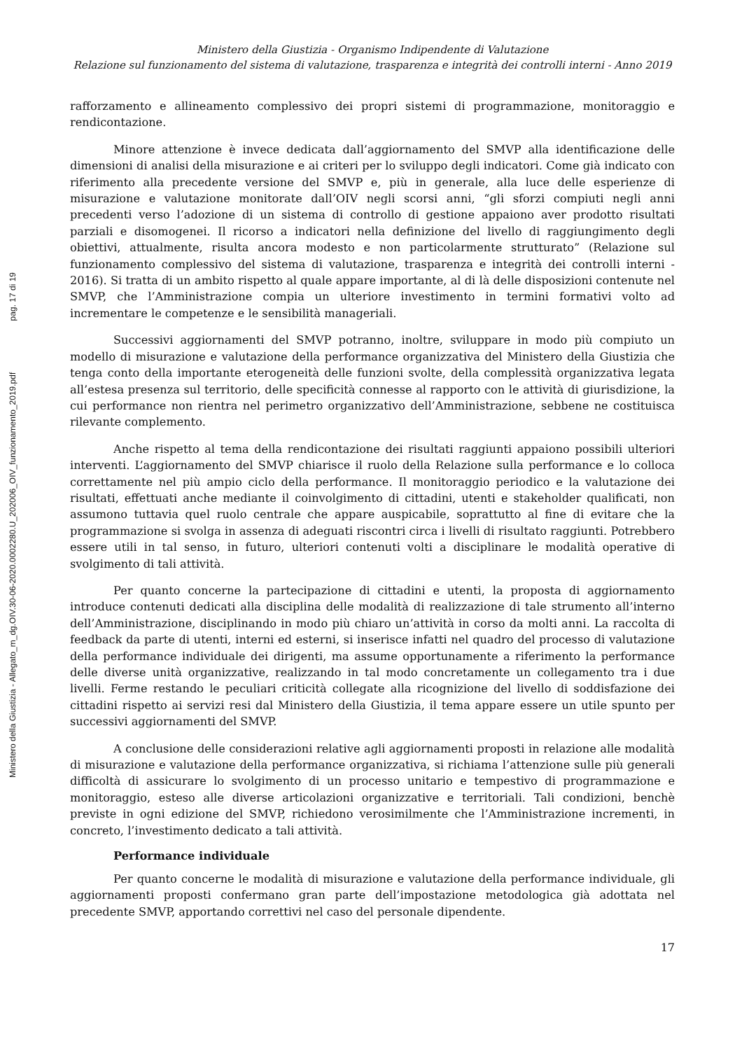Ministero della Giustizia - Allegato_m_dg.OIV.30-06-2020.0002280.U_202006_OIV_funzionamento_2019.pdf pag. 17 di 19
Ministero della Giustizia - Organismo Indipendente di Valutazione
Relazione sul funzionamento del sistema di valutazione, trasparenza e integrità dei controlli interni - Anno 2019
rafforzamento e allineamento complessivo dei propri sistemi di programmazione, monitoraggio e rendicontazione.
Minore attenzione è invece dedicata dall’aggiornamento del SMVP alla identificazione delle dimensioni di analisi della misurazione e ai criteri per lo sviluppo degli indicatori. Come già indicato con riferimento alla precedente versione del SMVP e, più in generale, alla luce delle esperienze di misurazione e valutazione monitorate dall’OIV negli scorsi anni, “gli sforzi compiuti negli anni precedenti verso l’adozione di un sistema di controllo di gestione appaiono aver prodotto risultati parziali e disomogenei. Il ricorso a indicatori nella definizione del livello di raggiungimento degli obiettivi, attualmente, risulta ancora modesto e non particolarmente strutturato” (Relazione sul funzionamento complessivo del sistema di valutazione, trasparenza e integrità dei controlli interni - 2016). Si tratta di un ambito rispetto al quale appare importante, al di là delle disposizioni contenute nel SMVP, che l’Amministrazione compia un ulteriore investimento in termini formativi volto ad incrementare le competenze e le sensibilità manageriali.
Successivi aggiornamenti del SMVP potranno, inoltre, sviluppare in modo più compiuto un modello di misurazione e valutazione della performance organizzativa del Ministero della Giustizia che tenga conto della importante eterogeneità delle funzioni svolte, della complessità organizzativa legata all’estesa presenza sul territorio, delle specificità connesse al rapporto con le attività di giurisdizione, la cui performance non rientra nel perimetro organizzativo dell’Amministrazione, sebbene ne costituisca rilevante complemento.
Anche rispetto al tema della rendicontazione dei risultati raggiunti appaiono possibili ulteriori interventi. L’aggiornamento del SMVP chiarisce il ruolo della Relazione sulla performance e lo colloca correttamente nel più ampio ciclo della performance. Il monitoraggio periodico e la valutazione dei risultati, effettuati anche mediante il coinvolgimento di cittadini, utenti e stakeholder qualificati, non assumono tuttavia quel ruolo centrale che appare auspicabile, soprattutto al fine di evitare che la programmazione si svolga in assenza di adeguati riscontri circa i livelli di risultato raggiunti. Potrebbero essere utili in tal senso, in futuro, ulteriori contenuti volti a disciplinare le modalità operative di svolgimento di tali attività.
Per quanto concerne la partecipazione di cittadini e utenti, la proposta di aggiornamento introduce contenuti dedicati alla disciplina delle modalità di realizzazione di tale strumento all’interno dell’Amministrazione, disciplinando in modo più chiaro un’attività in corso da molti anni. La raccolta di feedback da parte di utenti, interni ed esterni, si inserisce infatti nel quadro del processo di valutazione della performance individuale dei dirigenti, ma assume opportunamente a riferimento la performance delle diverse unità organizzative, realizzando in tal modo concretamente un collegamento tra i due livelli. Ferme restando le peculiari criticità collegate alla ricognizione del livello di soddisfazione dei cittadini rispetto ai servizi resi dal Ministero della Giustizia, il tema appare essere un utile spunto per successivi aggiornamenti del SMVP.
A conclusione delle considerazioni relative agli aggiornamenti proposti in relazione alle modalità di misurazione e valutazione della performance organizzativa, si richiama l’attenzione sulle più generali difficoltà di assicurare lo svolgimento di un processo unitario e tempestivo di programmazione e monitoraggio, esteso alle diverse articolazioni organizzative e territoriali. Tali condizioni, benchè previste in ogni edizione del SMVP, richiedono verosimilmente che l’Amministrazione incrementi, in concreto, l’investimento dedicato a tali attività.
Performance individuale
Per quanto concerne le modalità di misurazione e valutazione della performance individuale, gli aggiornamenti proposti confermano gran parte dell’impostazione metodologica già adottata nel precedente SMVP, apportando correttivi nel caso del personale dipendente.
17